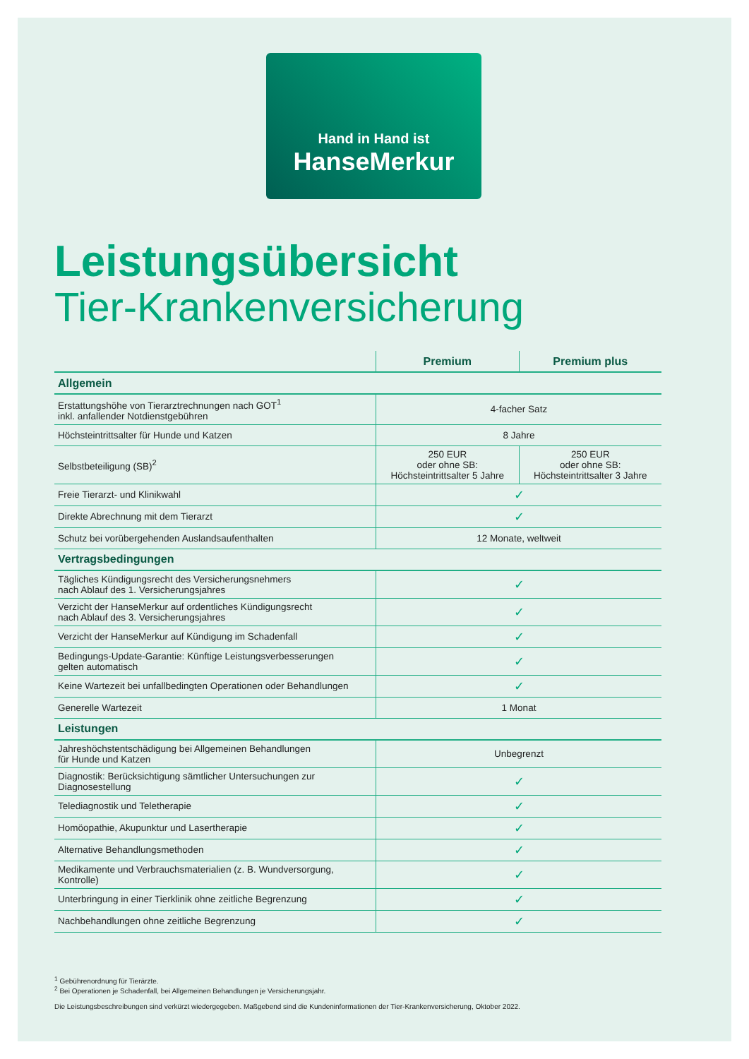Hand in Hand ist
HanseMerkur
Leistungsübersicht
Tier-Krankenversicherung
| | Premium | Premium plus |
| --- | --- | --- |
| Allgemein | | |
| Erstattungshöhe von Tierarztrechnungen nach GOT<sup>1</sup> inkl. anfallender Notdienstgebühren | 4-facher Satz | |
| Höchsteintrittsalter für Hunde und Katzen | 8 Jahre | |
| Selbstbeteiligung (SB)<sup>2</sup> | 250 EUR oder ohne SB: Höchsteintrittsalter 5 Jahre | 250 EUR oder ohne SB: Höchsteintrittsalter 3 Jahre |
| Freie Tierarzt- und Klinikwahl | ✓ | |
| Direkte Abrechnung mit dem Tierarzt | ✓ | |
| Schutz bei vorübergehenden Auslandsaufenthalten | 12 Monate, weltweit | |
| Vertragsbedingungen | | |
| Tägliches Kündigungsrecht des Versicherungsnehmers nach Ablauf des 1. Versicherungsjahres | ✓ | |
| Verzicht der HanseMerkur auf ordentliches Kündigungsrecht nach Ablauf des 3. Versicherungsjahres | ✓ | |
| Verzicht der HanseMerkur auf Kündigung im Schadenfall | ✓ | |
| Bedingungs-Update-Garantie: Künftige Leistungsverbesserungen gelten automatisch | ✓ | |
| Keine Wartezeit bei unfallbedingten Operationen oder Behandlungen | ✓ | |
| Generelle Wartezeit | 1 Monat | |
| Leistungen | | |
| Jahreshöchstentschädigung bei Allgemeinen Behandlungen für Hunde und Katzen | Unbegrenzt | |
| Diagnostik: Berücksichtigung sämtlicher Untersuchungen zur Diagnosestellung | ✓ | |
| Telediagnostik und Teletherapie | ✓ | |
| Homöopathie, Akupunktur und Lasertherapie | ✓ | |
| Alternative Behandlungsmethoden | ✓ | |
| Medikamente und Verbrauchsmaterialien (z. B. Wundversorgung, Kontrolle) | ✓ | |
| Unterbringung in einer Tierklinik ohne zeitliche Begrenzung | ✓ | |
| Nachbehandlungen ohne zeitliche Begrenzung | ✓ | |
<sup>1</sup> Gebührenordnung für Tierärzte.
<sup>2</sup> Bei Operationen je Schadenfall, bei Allgemeinen Behandlungen je Versicherungsjahr.
Die Leistungsbeschreibungen sind verkürzt wiedergegeben. Maßgebend sind die Kundeninformationen der Tier-Krankenversicherung, Oktober 2022.